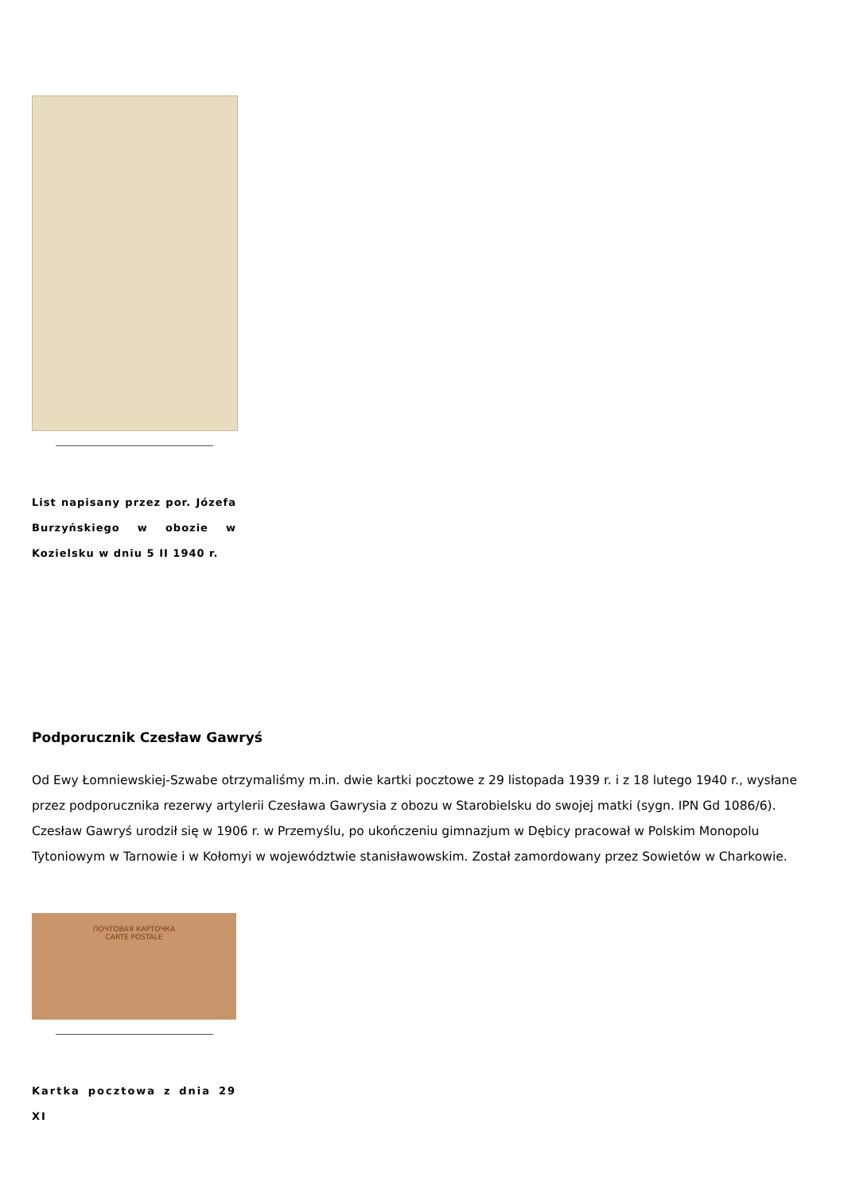List napisany przez por. Józefa Burzyńskiego w obozie w Kozielsku w dniu 5 II 1940 r.
Podporucznik Czesław Gawryś
Od Ewy Łomniewskiej-Szwabe otrzymaliśmy m.in. dwie kartki pocztowe z 29 listopada 1939 r. i z 18 lutego 1940 r., wysłane przez podporucznika rezerwy artylerii Czesława Gawrysia z obozu w Starobielsku do swojej matki (sygn. IPN Gd 1086/6). Czesław Gawryś urodził się w 1906 r. w Przemyślu, po ukończeniu gimnazjum w Dębicy pracował w Polskim Monopolu Tytoniowym w Tarnowie i w Kołomyi w województwie stanisławowskim. Został zamordowany przez Sowietów w Charkowie.
ПОЧТОВАЯ КАРТОЧКА
CARTE POSTALE
Kartka pocztowa z dnia 29 XI